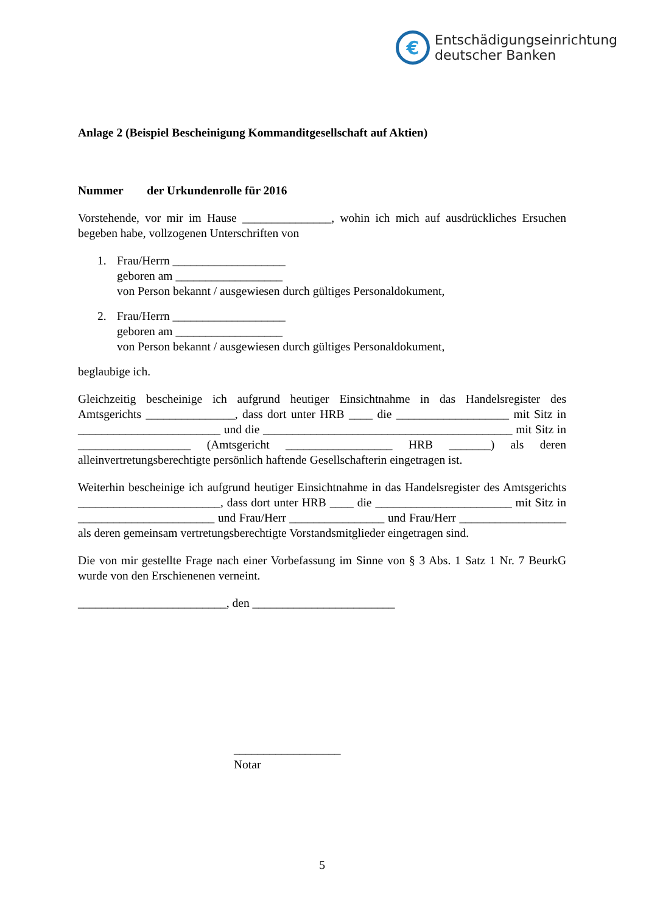€
Entschädigungseinrichtung
deutscher Banken
Anlage 2 (Beispiel Bescheinigung Kommanditgesellschaft auf Aktien)
Nummer der Urkundenrolle für 2016
Vorstehende, vor mir im Hause _______________, wohin ich mich auf ausdrückliches Ersuchen begeben habe, vollzogenen Unterschriften von
1. Frau/Herrn ___________________
geboren am __________________
von Person bekannt / ausgewiesen durch gültiges Personaldokument,
2. Frau/Herrn ___________________
geboren am __________________
von Person bekannt / ausgewiesen durch gültiges Personaldokument,
beglaubige ich.
Gleichzeitig bescheinige ich aufgrund heutiger Einsichtnahme in das Handelsregister des Amtsgerichts _______________, dass dort unter HRB ____ die ___________________ mit Sitz in ________________________ und die __________________________________________ mit Sitz in ___________________ (Amtsgericht __________________ HRB _______) als deren alleinvertretungsberechtigte persönlich haftende Gesellschafterin eingetragen ist.
Weiterhin bescheinige ich aufgrund heutiger Einsichtnahme in das Handelsregister des Amtsgerichts ________________________, dass dort unter HRB ____ die _______________________ mit Sitz in _______________________ und Frau/Herr ________________ und Frau/Herr __________________ als deren gemeinsam vertretungsberechtigte Vorstandsmitglieder eingetragen sind.
Die von mir gestellte Frage nach einer Vorbefassung im Sinne von § 3 Abs. 1 Satz 1 Nr. 7 BeurkG wurde von den Erschienenen verneint.
_________________________, den ________________________
__________________
Notar
5